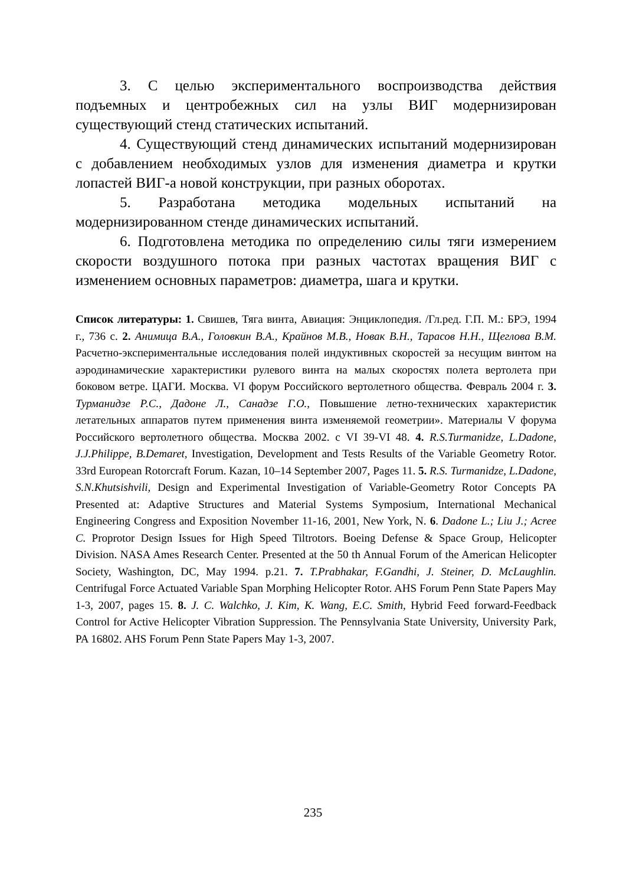3. С целью экспериментального воспроизводства действия подъемных и центробежных сил на узлы ВИГ модернизирован существующий стенд статических испытаний.
4. Существующий стенд динамических испытаний модернизирован с добавлением необходимых узлов для изменения диаметра и крутки лопастей ВИГ-а новой конструкции, при разных оборотах.
5. Разработана методика модельных испытаний на модернизированном стенде динамических испытаний.
6. Подготовлена методика по определению силы тяги измерением скорости воздушного потока при разных частотах вращения ВИГ с изменением основных параметров: диаметра, шага и крутки.
Список литературы: 1. Свишев, Тяга винта, Авиация: Энциклопедия. /Гл.ред. Г.П. М.: БРЭ, 1994 г., 736 с. 2. Анимица В.А., Головкин В.А., Крайнов М.В., Новак В.Н., Тарасов Н.Н., Щеглова В.М. Расчетно-экспериментальные исследования полей индуктивных скоростей за несущим винтом на аэродинамические характеристики рулевого винта на малых скоростях полета вертолета при боковом ветре. ЦАГИ. Москва. VI форум Российского вертолетного общества. Февраль 2004 г. 3. Турманидзе Р.С., Дадоне Л., Санадзе Г.О., Повышение летно-технических характеристик летательных аппаратов путем применения винта изменяемой геометрии». Материалы V форума Российского вертолетного общества. Москва 2002. с VI 39-VI 48. 4. R.S.Turmanidze, L.Dadone, J.J.Philippe, B.Demaret, Investigation, Development and Tests Results of the Variable Geometry Rotor. 33rd European Rotorcraft Forum. Kazan, 10–14 September 2007, Pages 11. 5. R.S. Turmanidze, L.Dadone, S.N.Khutsishvili, Design and Experimental Investigation of Variable-Geometry Rotor Concepts PA Presented at: Adaptive Structures and Material Systems Symposium, International Mechanical Engineering Congress and Exposition November 11-16, 2001, New York, N. 6. Dadone L.; Liu J.; Acree C. Proprotor Design Issues for High Speed Tiltrotors. Boeing Defense & Space Group, Helicopter Division. NASA Ames Research Center. Presented at the 50 th Annual Forum of the American Helicopter Society, Washington, DC, May 1994. p.21. 7. T.Prabhakar, F.Gandhi, J. Steiner, D. McLaughlin. Centrifugal Force Actuated Variable Span Morphing Helicopter Rotor. AHS Forum Penn State Papers May 1-3, 2007, pages 15. 8. J. C. Walchko, J. Kim, K. Wang, E.C. Smith, Hybrid Feed forward-Feedback Control for Active Helicopter Vibration Suppression. The Pennsylvania State University, University Park, PA 16802. AHS Forum Penn State Papers May 1-3, 2007.
235